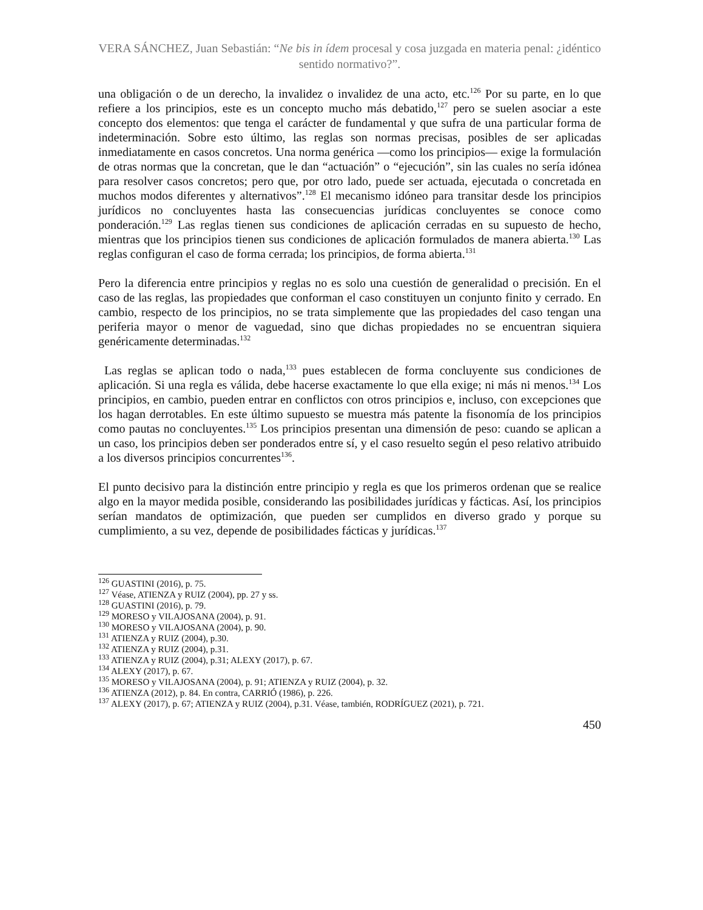VERA SÁNCHEZ, Juan Sebastián: “Ne bis in ídem procesal y cosa juzgada en materia penal: ¿idéntico sentido normativo?”.
una obligación o de un derecho, la invalidez o invalidez de una acto, etc.<sup>126</sup> Por su parte, en lo que refiere a los principios, este es un concepto mucho más debatido,<sup>127</sup> pero se suelen asociar a este concepto dos elementos: que tenga el carácter de fundamental y que sufra de una particular forma de indeterminación. Sobre esto último, las reglas son normas precisas, posibles de ser aplicadas inmediatamente en casos concretos. Una norma genérica —como los principios— exige la formulación de otras normas que la concretan, que le dan “actuación” o “ejecución”, sin las cuales no sería idónea para resolver casos concretos; pero que, por otro lado, puede ser actuada, ejecutada o concretada en muchos modos diferentes y alternativos”.<sup>128</sup> El mecanismo idóneo para transitar desde los principios jurídicos no concluyentes hasta las consecuencias jurídicas concluyentes se conoce como ponderación.<sup>129</sup> Las reglas tienen sus condiciones de aplicación cerradas en su supuesto de hecho, mientras que los principios tienen sus condiciones de aplicación formulados de manera abierta.<sup>130</sup> Las reglas configuran el caso de forma cerrada; los principios, de forma abierta.<sup>131</sup>
Pero la diferencia entre principios y reglas no es solo una cuestión de generalidad o precisión. En el caso de las reglas, las propiedades que conforman el caso constituyen un conjunto finito y cerrado. En cambio, respecto de los principios, no se trata simplemente que las propiedades del caso tengan una periferia mayor o menor de vaguedad, sino que dichas propiedades no se encuentran siquiera genéricamente determinadas.<sup>132</sup>
Las reglas se aplican todo o nada,<sup>133</sup> pues establecen de forma concluyente sus condiciones de aplicación. Si una regla es válida, debe hacerse exactamente lo que ella exige; ni más ni menos.<sup>134</sup> Los principios, en cambio, pueden entrar en conflictos con otros principios e, incluso, con excepciones que los hagan derrotables. En este último supuesto se muestra más patente la fisonomía de los principios como pautas no concluyentes.<sup>135</sup> Los principios presentan una dimensión de peso: cuando se aplican a un caso, los principios deben ser ponderados entre sí, y el caso resuelto según el peso relativo atribuido a los diversos principios concurrentes<sup>136</sup>.
El punto decisivo para la distinción entre principio y regla es que los primeros ordenan que se realice algo en la mayor medida posible, considerando las posibilidades jurídicas y fácticas. Así, los principios serían mandatos de optimización, que pueden ser cumplidos en diverso grado y porque su cumplimiento, a su vez, depende de posibilidades fácticas y jurídicas.<sup>137</sup>
<sup>126</sup> GUASTINI (2016), p. 75.
<sup>127</sup> Véase, ATIENZA y RUIZ (2004), pp. 27 y ss.
<sup>128</sup> GUASTINI (2016), p. 79.
<sup>129</sup> MORESO y VILAJOSANA (2004), p. 91.
<sup>130</sup> MORESO y VILAJOSANA (2004), p. 90.
<sup>131</sup> ATIENZA y RUIZ (2004), p.30.
<sup>132</sup> ATIENZA y RUIZ (2004), p.31.
<sup>133</sup> ATIENZA y RUIZ (2004), p.31; ALEXY (2017), p. 67.
<sup>134</sup> ALEXY (2017), p. 67.
<sup>135</sup> MORESO y VILAJOSANA (2004), p. 91; ATIENZA y RUIZ (2004), p. 32.
<sup>136</sup> ATIENZA (2012), p. 84. En contra, CARRIÓ (1986), p. 226.
<sup>137</sup> ALEXY (2017), p. 67; ATIENZA y RUIZ (2004), p.31. Véase, también, RODRÍGUEZ (2021), p. 721.
450